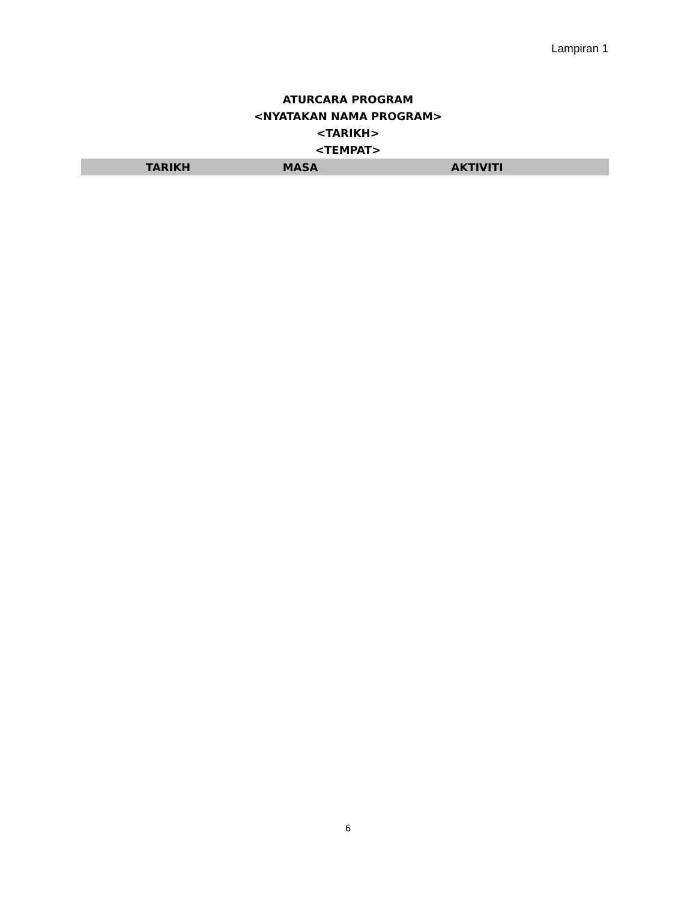Lampiran 1
ATURCARA PROGRAM
<NYATAKAN NAMA PROGRAM>
<TARIKH>
<TEMPAT>
| TARIKH | MASA | AKTIVITI |
| --- | --- | --- |
6